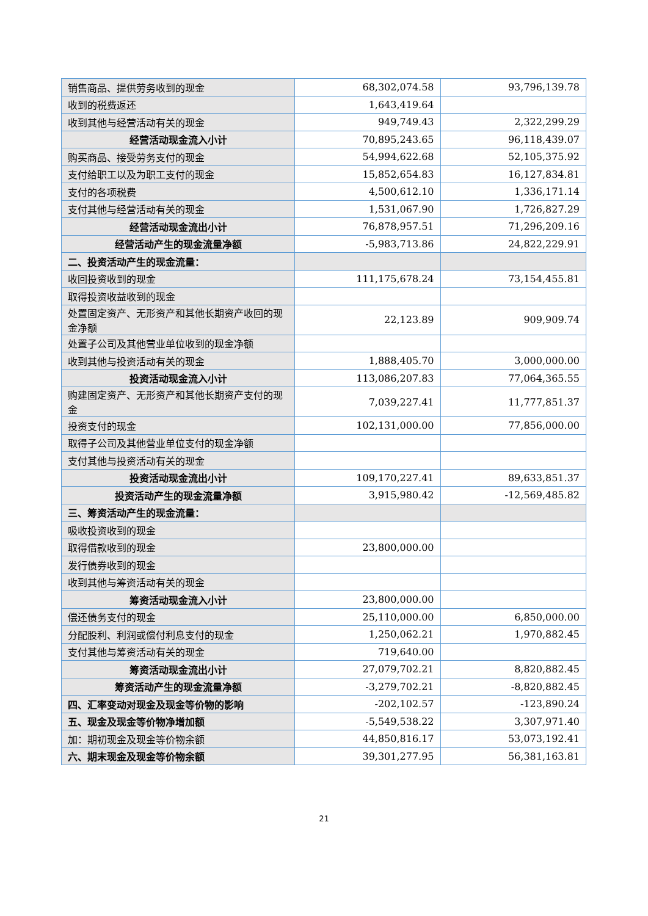| 销售商品、提供劳务收到的现金 | 68,302,074.58 | 93,796,139.78 |
| 收到的税费返还 | 1,643,419.64 | |
| 收到其他与经营活动有关的现金 | 949,749.43 | 2,322,299.29 |
| 经营活动现金流入小计 | 70,895,243.65 | 96,118,439.07 |
| 购买商品、接受劳务支付的现金 | 54,994,622.68 | 52,105,375.92 |
| 支付给职工以及为职工支付的现金 | 15,852,654.83 | 16,127,834.81 |
| 支付的各项税费 | 4,500,612.10 | 1,336,171.14 |
| 支付其他与经营活动有关的现金 | 1,531,067.90 | 1,726,827.29 |
| 经营活动现金流出小计 | 76,878,957.51 | 71,296,209.16 |
| 经营活动产生的现金流量净额 | -5,983,713.86 | 24,822,229.91 |
| 二、投资活动产生的现金流量： | | |
| 收回投资收到的现金 | 111,175,678.24 | 73,154,455.81 |
| 取得投资收益收到的现金 | | |
| 处置固定资产、无形资产和其他长期资产收回的现金净额 | 22,123.89 | 909,909.74 |
| 处置子公司及其他营业单位收到的现金净额 | | |
| 收到其他与投资活动有关的现金 | 1,888,405.70 | 3,000,000.00 |
| 投资活动现金流入小计 | 113,086,207.83 | 77,064,365.55 |
| 购建固定资产、无形资产和其他长期资产支付的现金 | 7,039,227.41 | 11,777,851.37 |
| 投资支付的现金 | 102,131,000.00 | 77,856,000.00 |
| 取得子公司及其他营业单位支付的现金净额 | | |
| 支付其他与投资活动有关的现金 | | |
| 投资活动现金流出小计 | 109,170,227.41 | 89,633,851.37 |
| 投资活动产生的现金流量净额 | 3,915,980.42 | -12,569,485.82 |
| 三、筹资活动产生的现金流量： | | |
| 吸收投资收到的现金 | | |
| 取得借款收到的现金 | 23,800,000.00 | |
| 发行债券收到的现金 | | |
| 收到其他与筹资活动有关的现金 | | |
| 筹资活动现金流入小计 | 23,800,000.00 | |
| 偿还债务支付的现金 | 25,110,000.00 | 6,850,000.00 |
| 分配股利、利润或偿付利息支付的现金 | 1,250,062.21 | 1,970,882.45 |
| 支付其他与筹资活动有关的现金 | 719,640.00 | |
| 筹资活动现金流出小计 | 27,079,702.21 | 8,820,882.45 |
| 筹资活动产生的现金流量净额 | -3,279,702.21 | -8,820,882.45 |
| 四、汇率变动对现金及现金等价物的影响 | -202,102.57 | -123,890.24 |
| 五、现金及现金等价物净增加额 | -5,549,538.22 | 3,307,971.40 |
| 加：期初现金及现金等价物余额 | 44,850,816.17 | 53,073,192.41 |
| 六、期末现金及现金等价物余额 | 39,301,277.95 | 56,381,163.81 |
21